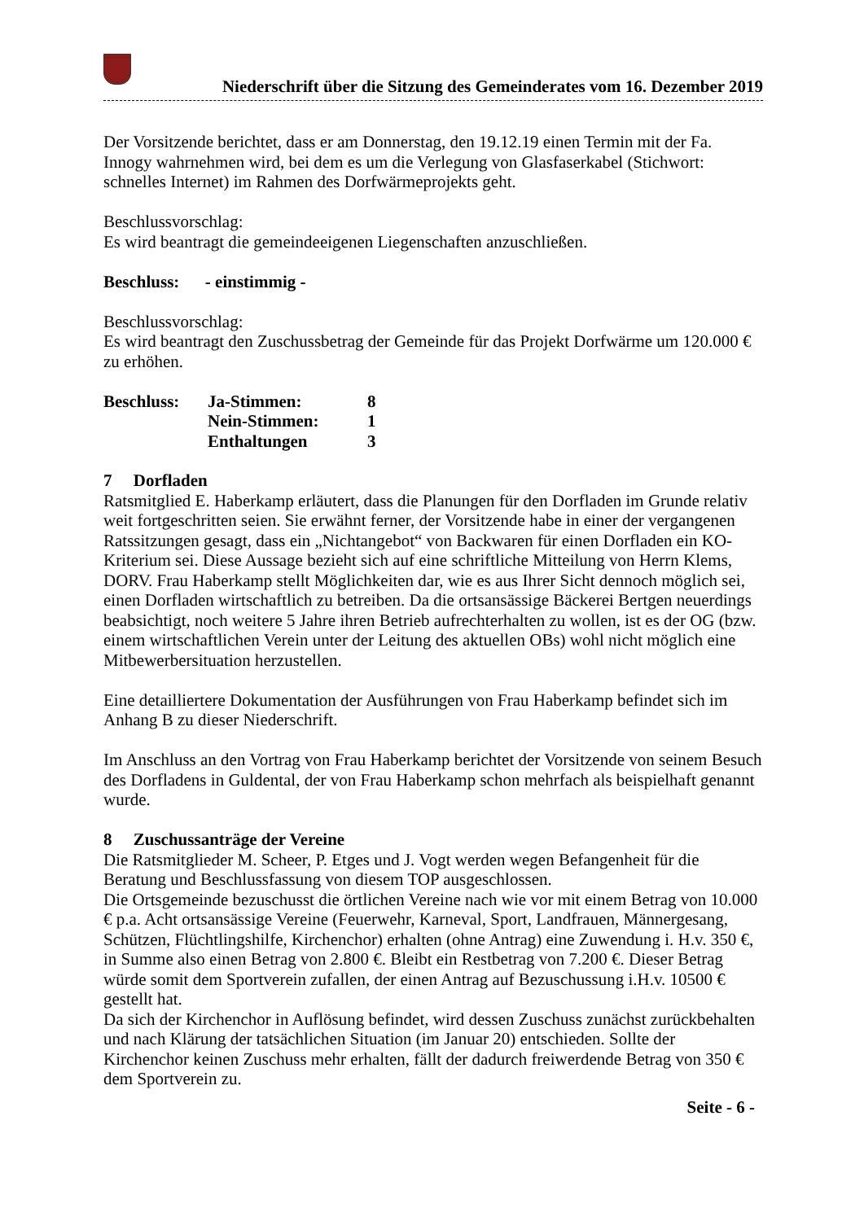Niederschrift über die Sitzung des Gemeinderates vom 16. Dezember 2019
Der Vorsitzende berichtet, dass er am Donnerstag, den 19.12.19 einen Termin mit der Fa. Innogy wahrnehmen wird, bei dem es um die Verlegung von Glasfaserkabel (Stichwort: schnelles Internet) im Rahmen des Dorfwärmeprojekts geht.
Beschlussvorschlag:
Es wird beantragt die gemeindeeigenen Liegenschaften anzuschließen.
Beschluss: - einstimmig -
Beschlussvorschlag:
Es wird beantragt den Zuschussbetrag der Gemeinde für das Projekt Dorfwärme um 120.000 € zu erhöhen.
| Beschluss: | Ja-Stimmen: | 8 |
| | Nein-Stimmen: | 1 |
| | Enthaltungen | 3 |
7 Dorfladen
Ratsmitglied E. Haberkamp erläutert, dass die Planungen für den Dorfladen im Grunde relativ weit fortgeschritten seien. Sie erwähnt ferner, der Vorsitzende habe in einer der vergangenen Ratssitzungen gesagt, dass ein „Nichtangebot“ von Backwaren für einen Dorfladen ein KO-Kriterium sei. Diese Aussage bezieht sich auf eine schriftliche Mitteilung von Herrn Klems, DORV. Frau Haberkamp stellt Möglichkeiten dar, wie es aus Ihrer Sicht dennoch möglich sei, einen Dorfladen wirtschaftlich zu betreiben. Da die ortsansässige Bäckerei Bertgen neuerdings beabsichtigt, noch weitere 5 Jahre ihren Betrieb aufrechterhalten zu wollen, ist es der OG (bzw. einem wirtschaftlichen Verein unter der Leitung des aktuellen OBs) wohl nicht möglich eine Mitbewerbersituation herzustellen.
Eine detailliertere Dokumentation der Ausführungen von Frau Haberkamp befindet sich im Anhang B zu dieser Niederschrift.
Im Anschluss an den Vortrag von Frau Haberkamp berichtet der Vorsitzende von seinem Besuch des Dorfladens in Guldental, der von Frau Haberkamp schon mehrfach als beispielhaft genannt wurde.
8 Zuschussanträge der Vereine
Die Ratsmitglieder M. Scheer, P. Etges und J. Vogt werden wegen Befangenheit für die Beratung und Beschlussfassung von diesem TOP ausgeschlossen.
Die Ortsgemeinde bezuschusst die örtlichen Vereine nach wie vor mit einem Betrag von 10.000 € p.a. Acht ortsansässige Vereine (Feuerwehr, Karneval, Sport, Landfrauen, Männergesang, Schützen, Flüchtlingshilfe, Kirchenchor) erhalten (ohne Antrag) eine Zuwendung i. H.v. 350 €, in Summe also einen Betrag von 2.800 €. Bleibt ein Restbetrag von 7.200 €. Dieser Betrag würde somit dem Sportverein zufallen, der einen Antrag auf Bezuschussung i.H.v. 10500 € gestellt hat.
Da sich der Kirchenchor in Auflösung befindet, wird dessen Zuschuss zunächst zurückbehalten und nach Klärung der tatsächlichen Situation (im Januar 20) entschieden. Sollte der Kirchenchor keinen Zuschuss mehr erhalten, fällt der dadurch freiwerdende Betrag von 350 € dem Sportverein zu.
Seite - 6 -